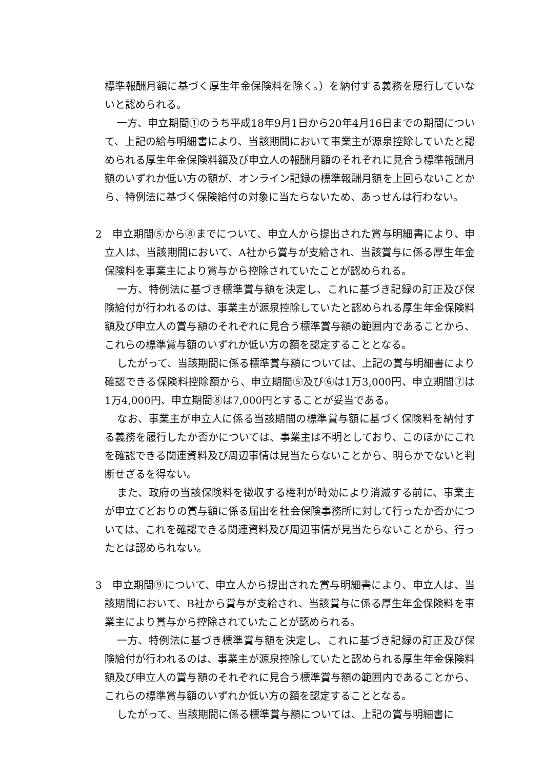標準報酬月額に基づく厚生年金保険料を除く。）を納付する義務を履行していないと認められる。
一方、申立期間①のうち平成18年9月1日から20年4月16日までの期間について、上記の給与明細書により、当該期間において事業主が源泉控除していたと認められる厚生年金保険料額及び申立人の報酬月額のそれぞれに見合う標準報酬月額のいずれか低い方の額が、オンライン記録の標準報酬月額を上回らないことから、特例法に基づく保険給付の対象に当たらないため、あっせんは行わない。
2　申立期間⑤から⑧までについて、申立人から提出された賞与明細書により、申立人は、当該期間において、A社から賞与が支給され、当該賞与に係る厚生年金保険料を事業主により賞与から控除されていたことが認められる。
一方、特例法に基づき標準賞与額を決定し、これに基づき記録の訂正及び保険給付が行われるのは、事業主が源泉控除していたと認められる厚生年金保険料額及び申立人の賞与額のそれぞれに見合う標準賞与額の範囲内であることから、これらの標準賞与額のいずれか低い方の額を認定することとなる。
したがって、当該期間に係る標準賞与額については、上記の賞与明細書により確認できる保険料控除額から、申立期間⑤及び⑥は1万3,000円、申立期間⑦は1万4,000円、申立期間⑧は7,000円とすることが妥当である。
なお、事業主が申立人に係る当該期間の標準賞与額に基づく保険料を納付する義務を履行したか否かについては、事業主は不明としており、このほかにこれを確認できる関連資料及び周辺事情は見当たらないことから、明らかでないと判断せざるを得ない。
また、政府の当該保険料を徴収する権利が時効により消滅する前に、事業主が申立てどおりの賞与額に係る届出を社会保険事務所に対して行ったか否かについては、これを確認できる関連資料及び周辺事情が見当たらないことから、行ったとは認められない。
3　申立期間⑨について、申立人から提出された賞与明細書により、申立人は、当該期間において、B社から賞与が支給され、当該賞与に係る厚生年金保険料を事業主により賞与から控除されていたことが認められる。
一方、特例法に基づき標準賞与額を決定し、これに基づき記録の訂正及び保険給付が行われるのは、事業主が源泉控除していたと認められる厚生年金保険料額及び申立人の賞与額のそれぞれに見合う標準賞与額の範囲内であることから、これらの標準賞与額のいずれか低い方の額を認定することとなる。
したがって、当該期間に係る標準賞与額については、上記の賞与明細書に